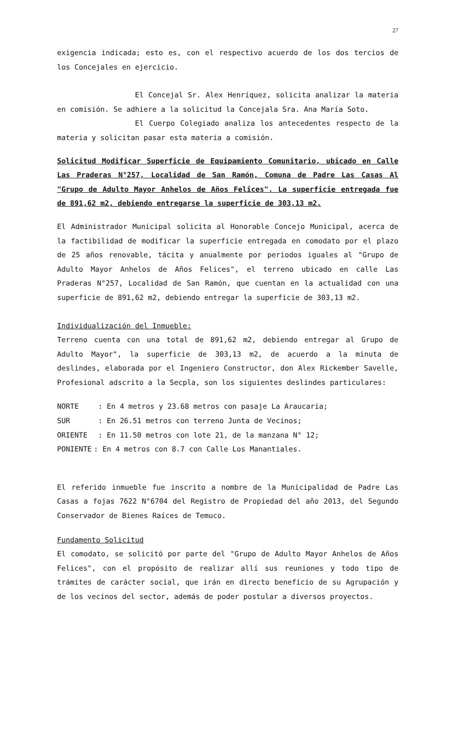27
exigencia indicada; esto es, con el respectivo acuerdo de los dos tercios de los Concejales en ejercicio.
El Concejal Sr. Alex Henríquez, solicita analizar la materia en comisión. Se adhiere a la solicitud la Concejala Sra. Ana María Soto.
El Cuerpo Colegiado analiza los antecedentes respecto de la materia y solicitan pasar esta materia a comisión.
Solicitud Modificar Superficie de Equipamiento Comunitario, ubicado en Calle Las Praderas N°257, Localidad de San Ramón, Comuna de Padre Las Casas Al "Grupo de Adulto Mayor Anhelos de Años Felices". La superficie entregada fue de 891,62 m2, debiendo entregarse la superficie de 303,13 m2.
El Administrador Municipal solicita al Honorable Concejo Municipal, acerca de la factibilidad de modificar la superficie entregada en comodato por el plazo de 25 años renovable, tácita y anualmente por periodos iguales al "Grupo de Adulto Mayor Anhelos de Años Felices", el terreno ubicado en calle Las Praderas N°257, Localidad de San Ramón, que cuentan en la actualidad con una superficie de 891,62 m2, debiendo entregar la superficie de 303,13 m2.
Individualización del Inmueble:
Terreno cuenta con una total de 891,62 m2, debiendo entregar al Grupo de Adulto Mayor", la superficie de 303,13 m2, de acuerdo a la minuta de deslindes, elaborada por el Ingeniero Constructor, don Alex Rickember Savelle, Profesional adscrito a la Secpla, son los siguientes deslindes particulares:
NORTE : En 4 metros y 23.68 metros con pasaje La Araucaria;
SUR : En 26.51 metros con terreno Junta de Vecinos;
ORIENTE : En 11.50 metros con lote 21, de la manzana N° 12;
PONIENTE: En 4 metros con 8.7 con Calle Los Manantiales.
El referido inmueble fue inscrito a nombre de la Municipalidad de Padre Las Casas a fojas 7622 N°6704 del Registro de Propiedad del año 2013, del Segundo Conservador de Bienes Raíces de Temuco.
Fundamento Solicitud
El comodato, se solicitó por parte del "Grupo de Adulto Mayor Anhelos de Años Felices", con el propósito de realizar allí sus reuniones y todo tipo de trámites de carácter social, que irán en directo beneficio de su Agrupación y de los vecinos del sector, además de poder postular a diversos proyectos.